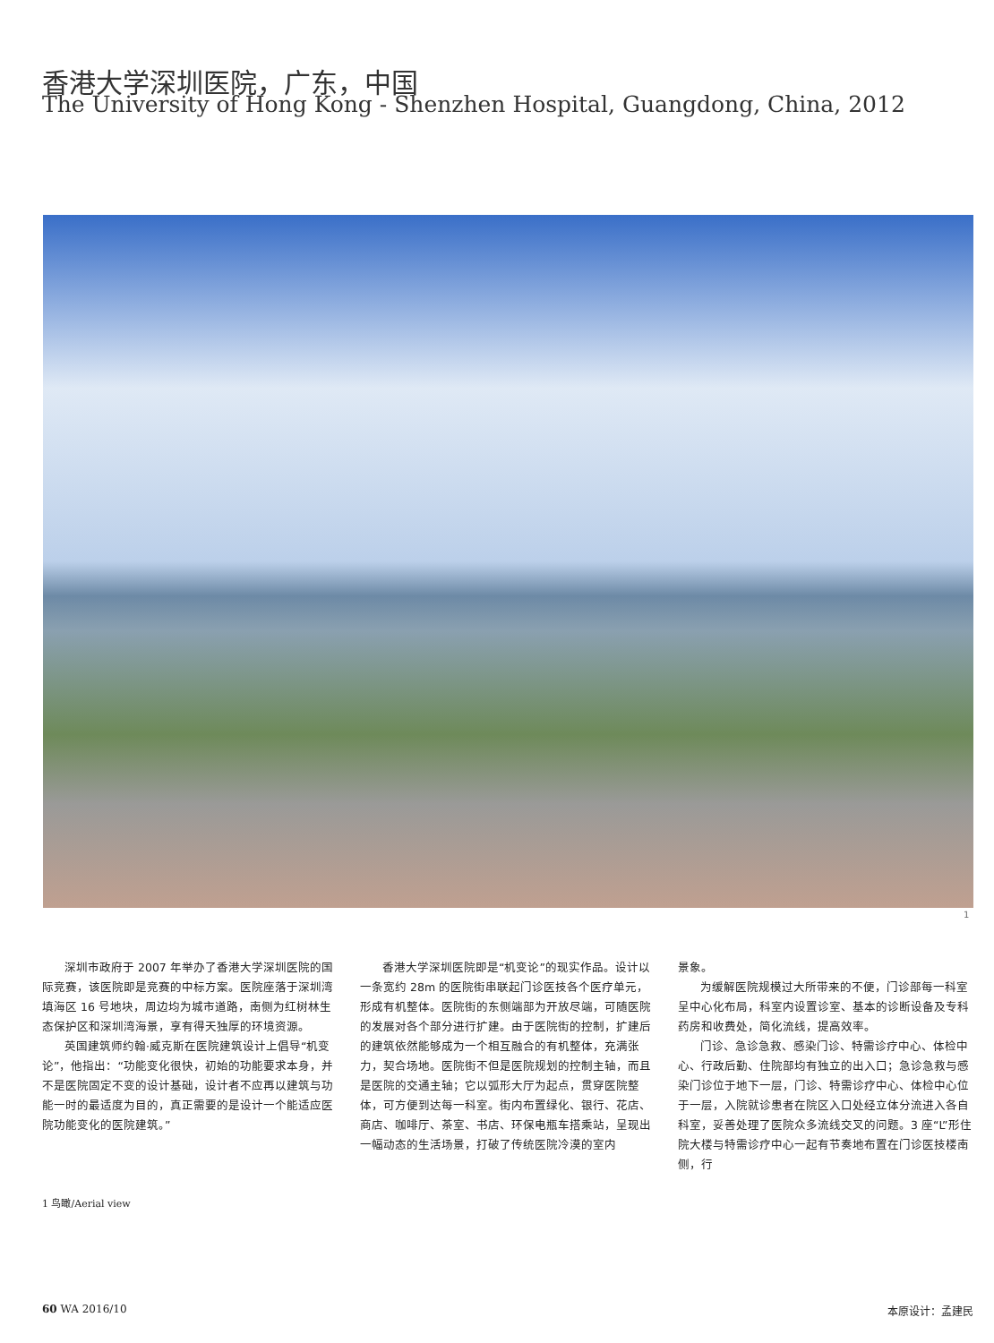香港大学深圳医院，广东，中国
The University of Hong Kong - Shenzhen Hospital, Guangdong, China, 2012
1
深圳市政府于 2007 年举办了香港大学深圳医院的国际竞赛，该医院即是竞赛的中标方案。医院座落于深圳湾填海区 16 号地块，周边均为城市道路，南侧为红树林生态保护区和深圳湾海景，享有得天独厚的环境资源。
英国建筑师约翰·威克斯在医院建筑设计上倡导“机变论”，他指出：“功能变化很快，初始的功能要求本身，并不是医院固定不变的设计基础，设计者不应再以建筑与功能一时的最适度为目的，真正需要的是设计一个能适应医院功能变化的医院建筑。”
香港大学深圳医院即是“机变论”的现实作品。设计以一条宽约 28m 的医院街串联起门诊医技各个医疗单元，形成有机整体。医院街的东侧端部为开放尽端，可随医院的发展对各个部分进行扩建。由于医院街的控制，扩建后的建筑依然能够成为一个相互融合的有机整体，充满张力，契合场地。医院街不但是医院规划的控制主轴，而且是医院的交通主轴；它以弧形大厅为起点，贯穿医院整体，可方便到达每一科室。街内布置绿化、银行、花店、商店、咖啡厅、茶室、书店、环保电瓶车搭乘站，呈现出一幅动态的生活场景，打破了传统医院冷漠的室内
景象。
为缓解医院规模过大所带来的不便，门诊部每一科室呈中心化布局，科室内设置诊室、基本的诊断设备及专科药房和收费处，简化流线，提高效率。
门诊、急诊急救、感染门诊、特需诊疗中心、体检中心、行政后勤、住院部均有独立的出入口；急诊急救与感染门诊位于地下一层，门诊、特需诊疗中心、体检中心位于一层，入院就诊患者在院区入口处经立体分流进入各自科室，妥善处理了医院众多流线交叉的问题。3 座“L”形住院大楼与特需诊疗中心一起有节奏地布置在门诊医技楼南侧，行
1 鸟瞰/Aerial view
60 WA 2016/10 本原设计：孟建民